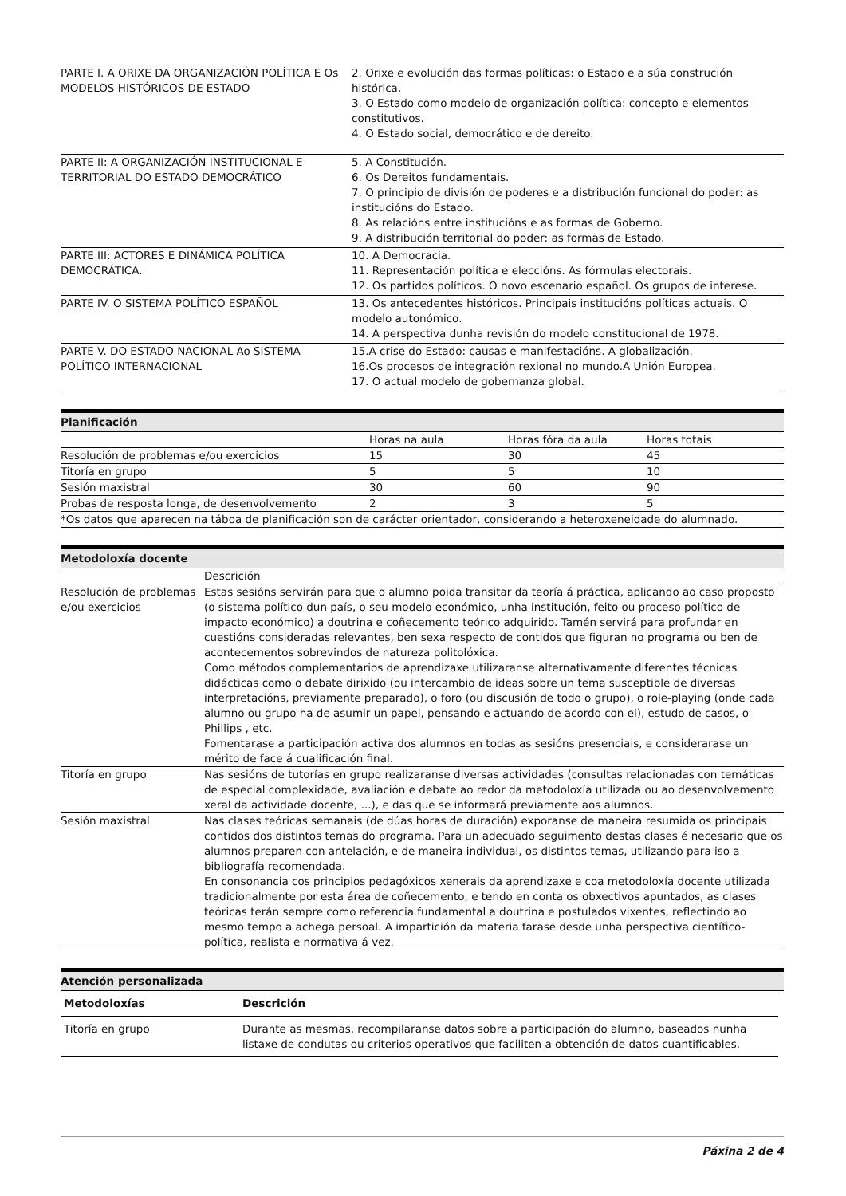| PARTE I. A ORIXE DA ORGANIZACIÓN POLÍTICA E Os MODELOS HISTÓRICOS DE ESTADO | 2. Orixe e evolución das formas políticas: o Estado e a súa construción histórica. 3. O Estado como modelo de organización política: concepto e elementos constitutivos. 4. O Estado social, democrático e de dereito. |
| PARTE II: A ORGANIZACIÓN INSTITUCIONAL E TERRITORIAL DO ESTADO DEMOCRÁTICO | 5. A Constitución. 6. Os Dereitos fundamentais. 7. O principio de división de poderes e a distribución funcional do poder: as institucións do Estado. 8. As relacións entre institucións e as formas de Goberno. 9. A distribución territorial do poder: as formas de Estado. |
| PARTE III: ACTORES E DINÁMICA POLÍTICA DEMOCRÁTICA. | 10. A Democracia. 11. Representación política e eleccións. As fórmulas electorais. 12. Os partidos políticos. O novo escenario español. Os grupos de interese. |
| PARTE IV. O SISTEMA POLÍTICO ESPAÑOL | 13. Os antecedentes históricos. Principais institucións políticas actuais. O modelo autonómico. 14. A perspectiva dunha revisión do modelo constitucional de 1978. |
| PARTE V. DO ESTADO NACIONAL Ao SISTEMA POLÍTICO INTERNACIONAL | 15.A crise do Estado: causas e manifestacións. A globalización. 16.Os procesos de integración rexional no mundo.A Unión Europea. 17. O actual modelo de gobernanza global. |
Planificación
| | Horas na aula | Horas fóra da aula | Horas totais |
| Resolución de problemas e/ou exercicios | 15 | 30 | 45 |
| Titoría en grupo | 5 | 5 | 10 |
| Sesión maxistral | 30 | 60 | 90 |
| Probas de resposta longa, de desenvolvemento | 2 | 3 | 5 |
| *Os datos que aparecen na táboa de planificación son de carácter orientador, considerando a heteroxeneidade do alumnado. | | | |
Metodoloxía docente
| | Descrición |
| Resolución de problemas e/ou exercicios | Estas sesións servirán para que o alumno poida transitar da teoría á práctica, aplicando ao caso proposto (o sistema político dun país, o seu modelo económico, unha institución, feito ou proceso político de impacto económico) a doutrina e coñecemento teórico adquirido. Tamén servirá para profundar en cuestións consideradas relevantes, ben sexa respecto de contidos que figuran no programa ou ben de acontecementos sobrevindos de natureza politolóxica. Como métodos complementarios de aprendizaxe utilizaranse alternativamente diferentes técnicas didácticas como o debate dirixido (ou intercambio de ideas sobre un tema susceptible de diversas interpretacións, previamente preparado), o foro (ou discusión de todo o grupo), o role-playing (onde cada alumno ou grupo ha de asumir un papel, pensando e actuando de acordo con el), estudo de casos, o Phillips , etc. Fomentarase a participación activa dos alumnos en todas as sesións presenciais, e considerarase un mérito de face á cualificación final. |
| Titoría en grupo | Nas sesións de tutorías en grupo realizaranse diversas actividades (consultas relacionadas con temáticas de especial complexidade, avaliación e debate ao redor da metodoloxía utilizada ou ao desenvolvemento xeral da actividade docente, ...), e das que se informará previamente aos alumnos. |
| Sesión maxistral | Nas clases teóricas semanais (de dúas horas de duración) exporanse de maneira resumida os principais contidos dos distintos temas do programa. Para un adecuado seguimento destas clases é necesario que os alumnos preparen con antelación, e de maneira individual, os distintos temas, utilizando para iso a bibliografía recomendada. En consonancia cos principios pedagóxicos xenerais da aprendizaxe e coa metodoloxía docente utilizada tradicionalmente por esta área de coñecemento, e tendo en conta os obxectivos apuntados, as clases teóricas terán sempre como referencia fundamental a doutrina e postulados vixentes, reflectindo ao mesmo tempo a achega persoal. A impartición da materia farase desde unha perspectiva científico-política, realista e normativa á vez. |
Atención personalizada
| Metodoloxías | Descrición |
| --- | --- |
| Titoría en grupo | Durante as mesmas, recompilaranse datos sobre a participación do alumno, baseados nunha listaxe de condutas ou criterios operativos que faciliten a obtención de datos cuantificables. |
Páxina 2 de 4